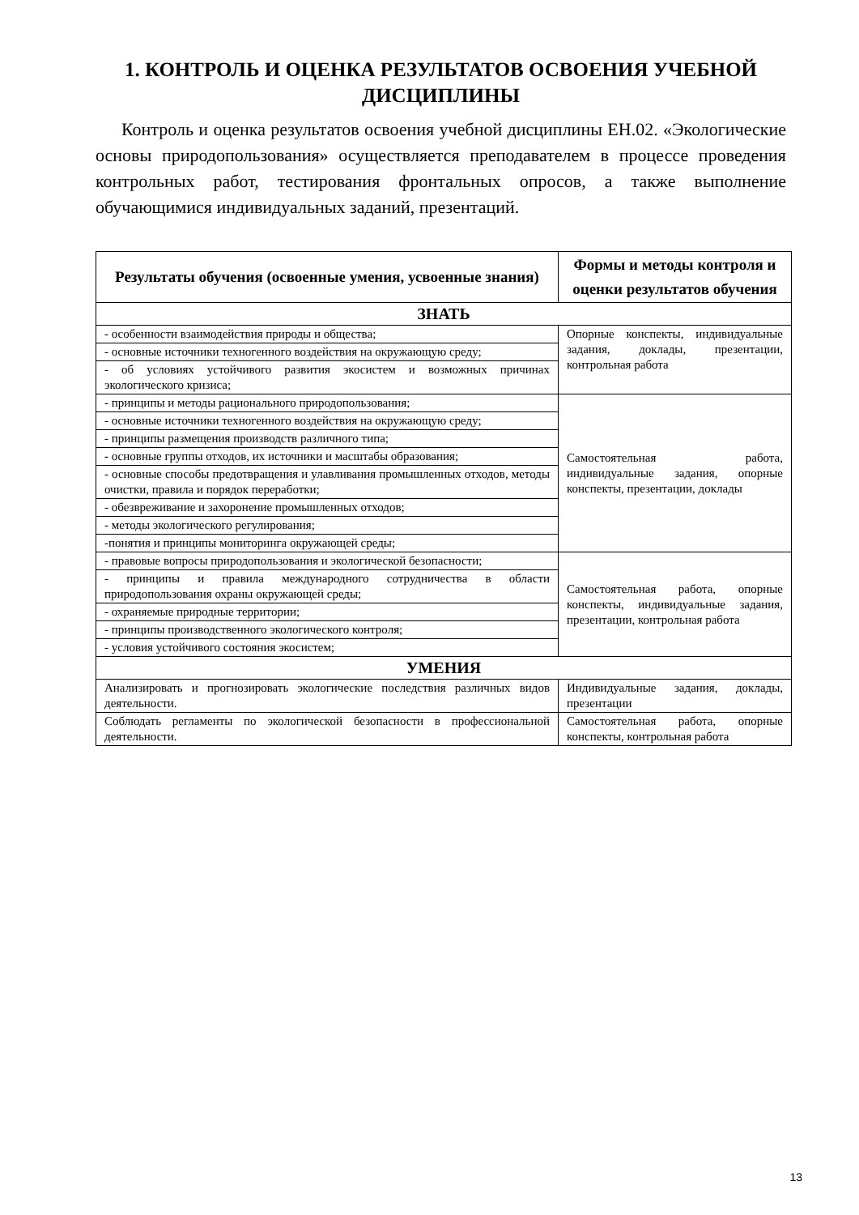1. КОНТРОЛЬ И ОЦЕНКА РЕЗУЛЬТАТОВ ОСВОЕНИЯ УЧЕБНОЙ ДИСЦИПЛИНЫ
Контроль и оценка результатов освоения учебной дисциплины ЕН.02. «Экологические основы природопользования» осуществляется преподавателем в процессе проведения контрольных работ, тестирования фронтальных опросов, а также выполнение обучающимися индивидуальных заданий, презентаций.
| Результаты обучения (освоенные умения, усвоенные знания) | Формы и методы контроля и оценки результатов обучения |
| --- | --- |
| ЗНАТЬ | |
| - особенности взаимодействия природы и общества; | Опорные конспекты, индивидуальные задания, доклады, презентации, контрольная работа |
| - основные источники техногенного воздействия на окружающую среду; | |
| - об условиях устойчивого развития экосистем и возможных причинах экологического кризиса; | |
| - принципы и методы рационального природопользования; | Самостоятельная работа, индивидуальные задания, опорные конспекты, презентации, доклады |
| - основные источники техногенного воздействия на окружающую среду; | |
| - принципы размещения производств различного типа; | |
| - основные группы отходов, их источники и масштабы образования; | |
| - основные способы предотвращения и улавливания промышленных отходов, методы очистки, правила и порядок переработки; | |
| - обезвреживание и захоронение промышленных отходов; | |
| - методы экологического регулирования; | |
| -понятия и принципы мониторинга окружающей среды; | |
| - правовые вопросы природопользования и экологической безопасности; | Самостоятельная работа, опорные конспекты, индивидуальные задания, презентации, контрольная работа |
| - принципы и правила международного сотрудничества в области природопользования охраны окружающей среды; | |
| - охраняемые природные территории; | |
| - принципы производственного экологического контроля; | |
| - условия устойчивого состояния экосистем; | |
| УМЕНИЯ | |
| Анализировать и прогнозировать экологические последствия различных видов деятельности. | Индивидуальные задания, доклады, презентации |
| Соблюдать регламенты по экологической безопасности в профессиональной деятельности. | Самостоятельная работа, опорные конспекты, контрольная работа |
13